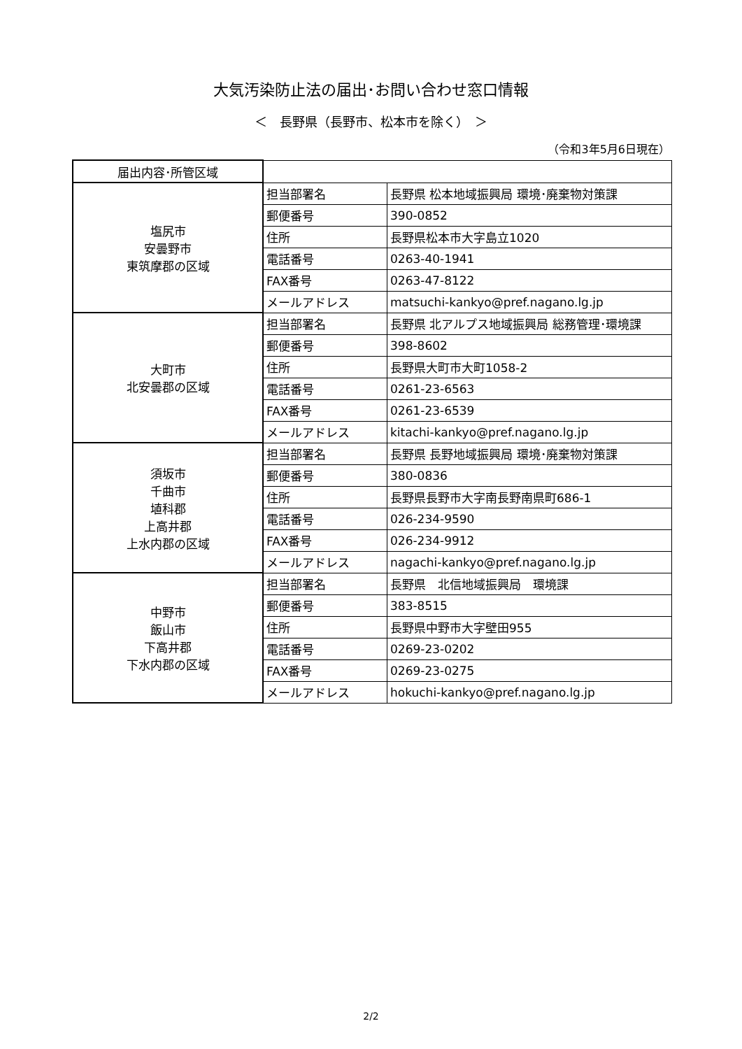大気汚染防止法の届出･お問い合わせ窓口情報
＜　長野県（長野市、松本市を除く）　＞
（令和3年5月6日現在）
| 届出内容･所管区域 | | |
| --- | --- | --- |
| 塩尻市 安曇野市 東筑摩郡の区域 | 担当部署名 | 長野県 松本地域振興局 環境･廃棄物対策課 |
| | 郵便番号 | 390-0852 |
| | 住所 | 長野県松本市大字島立1020 |
| | 電話番号 | 0263-40-1941 |
| | FAX番号 | 0263-47-8122 |
| | メールアドレス | matsuchi-kankyo@pref.nagano.lg.jp |
| 大町市 北安曇郡の区域 | 担当部署名 | 長野県 北アルプス地域振興局 総務管理･環境課 |
| | 郵便番号 | 398-8602 |
| | 住所 | 長野県大町市大町1058-2 |
| | 電話番号 | 0261-23-6563 |
| | FAX番号 | 0261-23-6539 |
| | メールアドレス | kitachi-kankyo@pref.nagano.lg.jp |
| 須坂市 千曲市 埴科郡 上高井郡 上水内郡の区域 | 担当部署名 | 長野県 長野地域振興局 環境･廃棄物対策課 |
| | 郵便番号 | 380-0836 |
| | 住所 | 長野県長野市大字南長野南県町686-1 |
| | 電話番号 | 026-234-9590 |
| | FAX番号 | 026-234-9912 |
| | メールアドレス | nagachi-kankyo@pref.nagano.lg.jp |
| 中野市 飯山市 下高井郡 下水内郡の区域 | 担当部署名 | 長野県 北信地域振興局 環境課 |
| | 郵便番号 | 383-8515 |
| | 住所 | 長野県中野市大字壁田955 |
| | 電話番号 | 0269-23-0202 |
| | FAX番号 | 0269-23-0275 |
| | メールアドレス | hokuchi-kankyo@pref.nagano.lg.jp |
2/2